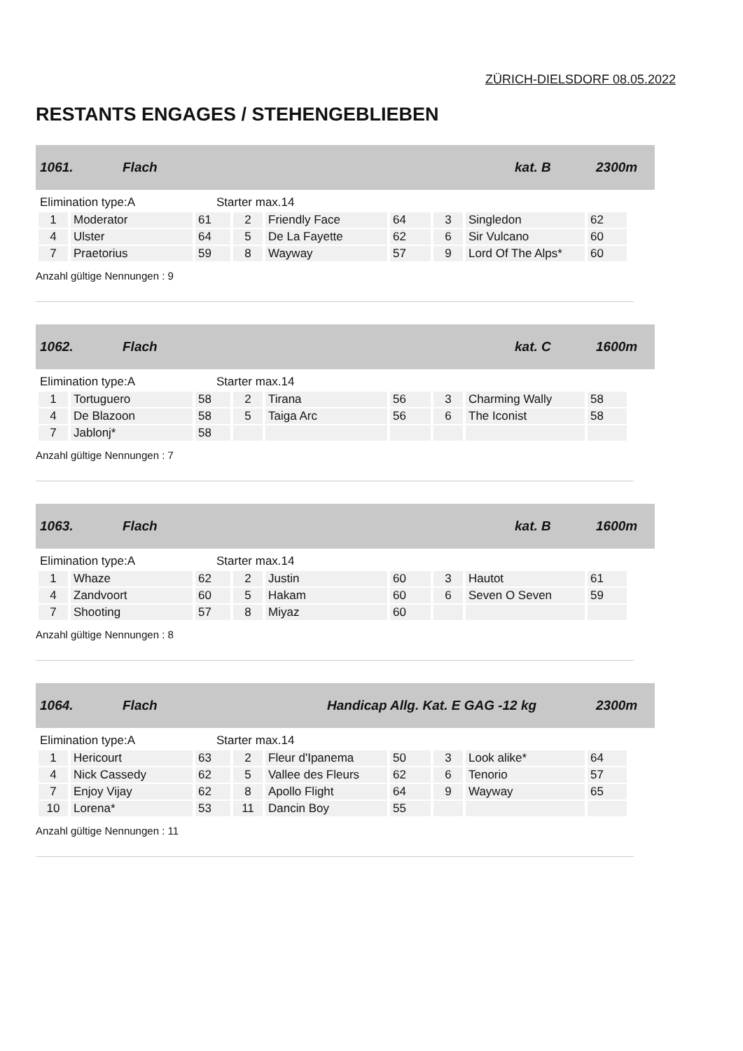ZÜRICH-DIELSDORF 08.05.2022
RESTANTS ENGAGES / STEHENGEBLIEBEN
1061. Flach kat. B 2300m
Elimination type:A Starter max.14
| 1 | Moderator | 61 | 2 | Friendly Face | 64 | 3 | Singledon | 62 |
| 4 | Ulster | 64 | 5 | De La Fayette | 62 | 6 | Sir Vulcano | 60 |
| 7 | Praetorius | 59 | 8 | Wayway | 57 | 9 | Lord Of The Alps* | 60 |
Anzahl gültige Nennungen : 9
1062. Flach kat. C 1600m
Elimination type:A Starter max.14
| 1 | Tortuguero | 58 | 2 | Tirana | 56 | 3 | Charming Wally | 58 |
| 4 | De Blazoon | 58 | 5 | Taiga Arc | 56 | 6 | The Iconist | 58 |
| 7 | Jablonj* | 58 | | | | | | |
Anzahl gültige Nennungen : 7
1063. Flach kat. B 1600m
Elimination type:A Starter max.14
| 1 | Whaze | 62 | 2 | Justin | 60 | 3 | Hautot | 61 |
| 4 | Zandvoort | 60 | 5 | Hakam | 60 | 6 | Seven O Seven | 59 |
| 7 | Shooting | 57 | 8 | Miyaz | 60 | | | |
Anzahl gültige Nennungen : 8
1064. Flach Handicap Allg. Kat. E GAG -12 kg 2300m
Elimination type:A Starter max.14
| 1 | Hericourt | 63 | 2 | Fleur d'Ipanema | 50 | 3 | Look alike* | 64 |
| 4 | Nick Cassedy | 62 | 5 | Vallee des Fleurs | 62 | 6 | Tenorio | 57 |
| 7 | Enjoy Vijay | 62 | 8 | Apollo Flight | 64 | 9 | Wayway | 65 |
| 10 | Lorena* | 53 | 11 | Dancin Boy | 55 | | | |
Anzahl gültige Nennungen : 11